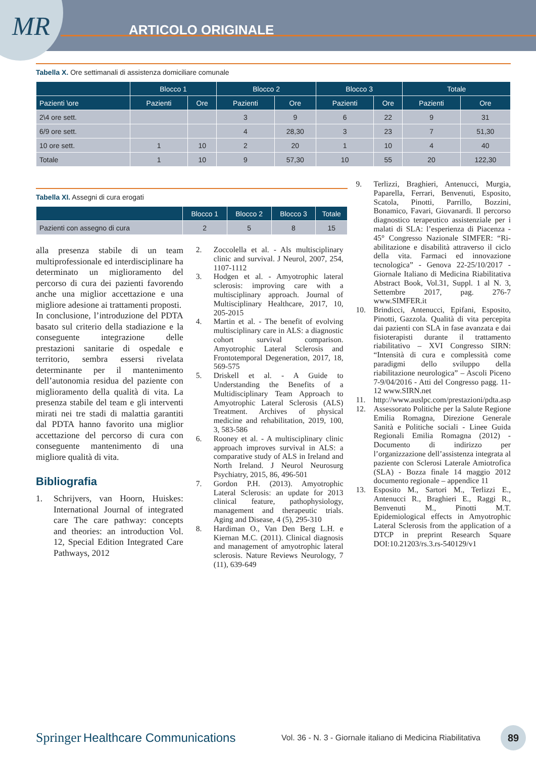MR ARTICOLO ORIGINALE
Tabella X. Ore settimanali di assistenza domiciliare comunale
| | Blocco 1 | | Blocco 2 | | Blocco 3 | | Totale | |
| --- | --- | --- | --- | --- | --- | --- | --- | --- |
| Pazienti \ore | Pazienti | Ore | Pazienti | Ore | Pazienti | Ore | Pazienti | Ore |
| 2\4 ore sett. | | | 3 | 9 | 6 | 22 | 9 | 31 |
| 6/9 ore sett. | | | 4 | 28,30 | 3 | 23 | 7 | 51,30 |
| 10 ore sett. | 1 | 10 | 2 | 20 | 1 | 10 | 4 | 40 |
| Totale | 1 | 10 | 9 | 57,30 | 10 | 55 | 20 | 122,30 |
Tabella XI. Assegni di cura erogati
| | Blocco 1 | Blocco 2 | Blocco 3 | Totale |
| --- | --- | --- | --- | --- |
| Pazienti con assegno di cura | 2 | 5 | 8 | 15 |
alla presenza stabile di un team multiprofessionale ed interdisciplinare ha determinato un miglioramento del percorso di cura dei pazienti favorendo anche una miglior accettazione e una migliore adesione ai trattamenti proposti.
In conclusione, l’introduzione del PDTA basato sul criterio della stadiazione e la conseguente integrazione delle prestazioni sanitarie di ospedale e territorio, sembra essersi rivelata determinante per il mantenimento dell’autonomia residua del paziente con miglioramento della qualità di vita. La presenza stabile del team e gli interventi mirati nei tre stadi di malattia garantiti dal PDTA hanno favorito una miglior accettazione del percorso di cura con conseguente mantenimento di una migliore qualità di vita.
Bibliografia
1. Schrijvers, van Hoorn, Huiskes: International Journal of integrated care The care pathway: concepts and theories: an introduction Vol. 12, Special Edition Integrated Care Pathways, 2012
2. Zoccolella et al. - Als multisciplinary clinic and survival. J Neurol, 2007, 254, 1107-1112
3. Hodgen et al. - Amyotrophic lateral sclerosis: improving care with a multisciplinary approach. Journal of Multisciplinary Healthcare, 2017, 10, 205-2015
4. Martin et al. - The benefit of evolving multisciplinary care in ALS: a diagnostic cohort survival comparison. Amyotrophic Lateral Sclerosis and Frontotemporal Degeneration, 2017, 18, 569-575
5. Driskell et al. - A Guide to Understanding the Benefits of a Multidisciplinary Team Approach to Amyotrophic Lateral Sclerosis (ALS) Treatment. Archives of physical medicine and rehabilitation, 2019, 100, 3, 583-586
6. Rooney et al. - A multisciplinary clinic approach improves survival in ALS: a comparative study of ALS in Ireland and North Ireland. J Neurol Neurosurg Psychiatry, 2015, 86, 496-501
7. Gordon P.H. (2013). Amyotrophic Lateral Sclerosis: an update for 2013 clinical feature, pathophysiology, management and therapeutic trials. Aging and Disease, 4 (5), 295-310
8. Hardiman O., Van Den Berg L.H. e Kiernan M.C. (2011). Clinical diagnosis and management of amyotrophic lateral sclerosis. Nature Reviews Neurology, 7 (11), 639-649
9. Terlizzi, Braghieri, Antenucci, Murgia, Paparella, Ferrari, Benvenuti, Esposito, Scatola, Pinotti, Parrillo, Bozzini, Bonamico, Favari, Giovanardi. Il percorso diagnostico terapeutico assistenziale per i malati di SLA: l’esperienza di Piacenza - 45° Congresso Nazionale SIMFER: “Ri-abilitazione e disabilità attraverso il ciclo della vita. Farmaci ed innovazione tecnologica” - Genova 22-25/10/2017 - Giornale Italiano di Medicina Riabilitativa Abstract Book, Vol.31, Suppl. 1 al N. 3, Settembre 2017, pag. 276-7 www.SIMFER.it
10. Brindicci, Antenucci, Epifani, Esposito, Pinotti, Gazzola. Qualità di vita percepita dai pazienti con SLA in fase avanzata e dai fisioterapisti durante il trattamento riabilitativo – XVI Congresso SIRN: “Intensità di cura e complessità come paradigmi dello sviluppo della riabilitazione neurologica” – Ascoli Piceno 7-9/04/2016 - Atti del Congresso pagg. 11-12 www.SIRN.net
11. http://www.auslpc.com/prestazioni/pdta.asp
12. Assessorato Politiche per la Salute Regione Emilia Romagna, Direzione Generale Sanità e Politiche sociali - Linee Guida Regionali Emilia Romagna (2012) - Documento di indirizzo per l’organizzazione dell’assistenza integrata al paziente con Sclerosi Laterale Amiotrofica (SLA) - Bozza finale 14 maggio 2012 documento regionale – appendice 11
13. Esposito M., Sartori M., Terlizzi E., Antenucci R., Braghieri E., Raggi R., Benvenuti M., Pinotti M.T. Epidemiological effects in Amyotrophic Lateral Sclerosis from the application of a DTCP in preprint Research Square DOI:10.21203/rs.3.rs-540129/v1
Springer Healthcare Communications Vol. 36 - N. 3 - Giornale italiano di Medicina Riabilitativa
89